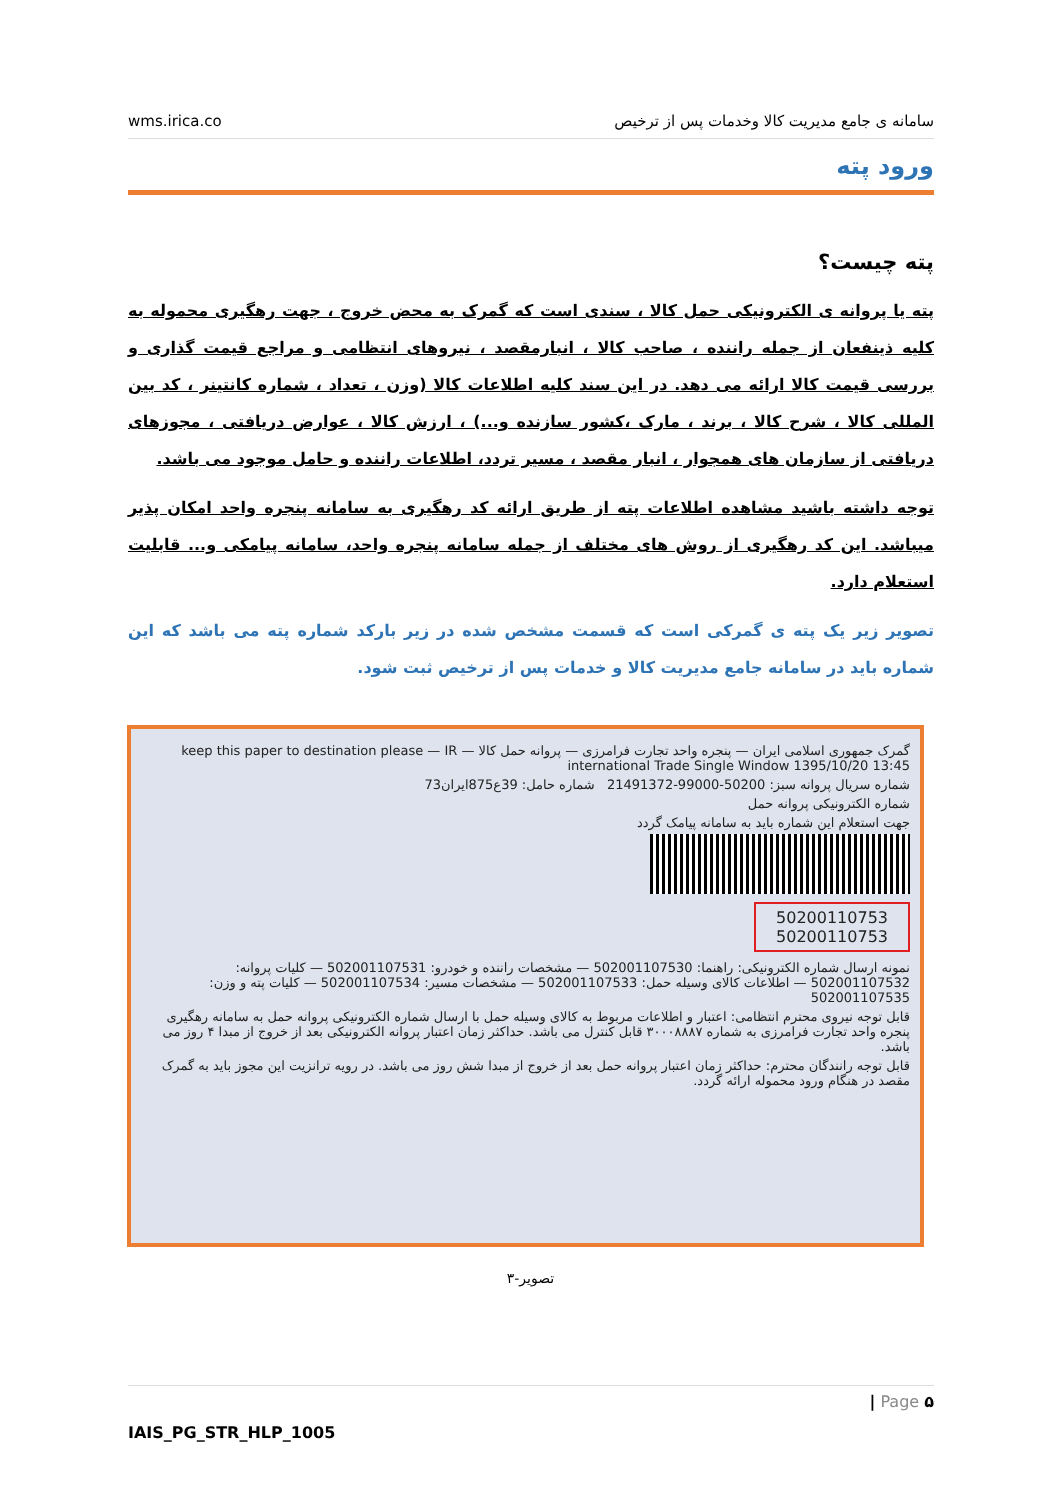wms.irica.co سامانه ی جامع مدیریت کالا وخدمات پس از ترخیص
ورود پته
پته چیست؟
پته یا پروانه ی الکترونیکی حمل کالا ، سندی است که گمرک به محض خروج ، جهت رهگیری محموله به کلیه ذینفعان از جمله راننده ، صاحب کالا ، انبارمقصد ، نیروهای انتظامی و مراجع قیمت گذاری و بررسی قیمت کالا ارائه می دهد. در این سند کلیه اطلاعات کالا (وزن ، تعداد ، شماره کانتینر ، کد بین المللی کالا ، شرح کالا ، برند ، مارک ،کشور سازنده و...) ، ارزش کالا ، عوارض دریافتی ، مجوزهای دریافتی از سازمان های همجوار ، انبار مقصد ، مسیر تردد، اطلاعات راننده و حامل موجود می باشد.
توجه داشته باشید مشاهده اطلاعات پته از طریق ارائه کد رهگیری به سامانه پنجره واحد امکان پذیر میباشد. این کد رهگیری از روش های مختلف از جمله سامانه پنجره واحد، سامانه پیامکی و... قابلیت استعلام دارد.
تصویر زیر یک پته ی گمرکی است که قسمت مشخص شده در زیر بارکد شماره پته می باشد که این شماره باید در سامانه جامع مدیریت کالا و خدمات پس از ترخیص ثبت شود.
گمرک جمهوری اسلامی ایران — پنجره واحد تجارت فرامرزی — پروانه حمل کالا — keep this paper to destination please — IR international Trade Single Window 1395/10/20 13:45
شماره سریال پروانه سبز: 50200-99000-21491372 شماره حامل: 39ع875ایران73
شماره الکترونیکی پروانه حمل
جهت استعلام این شماره باید به سامانه پیامک گردد
50200110753
50200110753
نمونه ارسال شماره الکترونیکی: راهنما: 502001107530 — مشخصات راننده و خودرو: 502001107531 — کلیات پروانه: 502001107532 — اطلاعات کالای وسیله حمل: 502001107533 — مشخصات مسیر: 502001107534 — کلیات پته و وزن: 502001107535
قابل توجه نیروی محترم انتظامی: اعتبار و اطلاعات مربوط به کالای وسیله حمل با ارسال شماره الکترونیکی پروانه حمل به سامانه رهگیری پنجره واحد تجارت فرامرزی به شماره ۳۰۰۰۸۸۸۷ قابل کنترل می باشد. حداکثر زمان اعتبار پروانه الکترونیکی بعد از خروج از مبدا ۴ روز می باشد.
قابل توجه رانندگان محترم: حداکثر زمان اعتبار پروانه حمل بعد از خروج از مبدا شش روز می باشد. در رویه ترانزیت این مجوز باید به گمرک مقصد در هنگام ورود محموله ارائه گردد.
تصویر-۳
| Page ۵
IAIS_PG_STR_HLP_1005